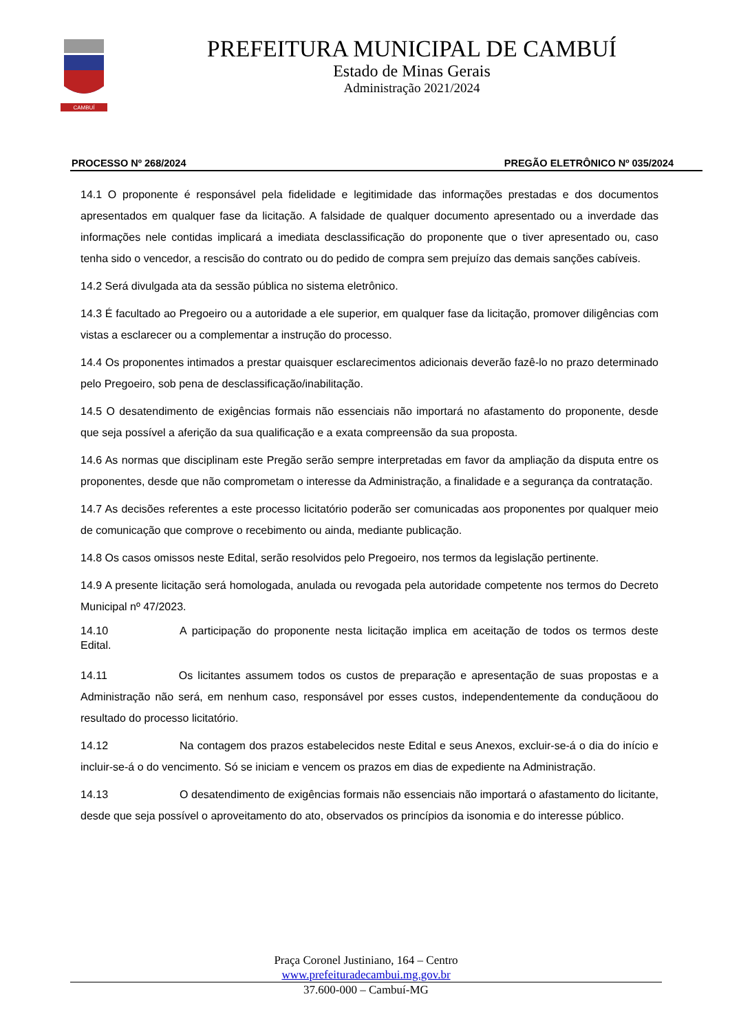CAMBUÍ
PREFEITURA MUNICIPAL DE CAMBUÍ
Estado de Minas Gerais
Administração 2021/2024
PROCESSO Nº 268/2024 PREGÃO ELETRÔNICO Nº 035/2024
14.1 O proponente é responsável pela fidelidade e legitimidade das informações prestadas e dos documentos apresentados em qualquer fase da licitação. A falsidade de qualquer documento apresentado ou a inverdade das informações nele contidas implicará a imediata desclassificação do proponente que o tiver apresentado ou, caso tenha sido o vencedor, a rescisão do contrato ou do pedido de compra sem prejuízo das demais sanções cabíveis.
14.2 Será divulgada ata da sessão pública no sistema eletrônico.
14.3 É facultado ao Pregoeiro ou a autoridade a ele superior, em qualquer fase da licitação, promover diligências com vistas a esclarecer ou a complementar a instrução do processo.
14.4 Os proponentes intimados a prestar quaisquer esclarecimentos adicionais deverão fazê-lo no prazo determinado pelo Pregoeiro, sob pena de desclassificação/inabilitação.
14.5 O desatendimento de exigências formais não essenciais não importará no afastamento do proponente, desde que seja possível a aferição da sua qualificação e a exata compreensão da sua proposta.
14.6 As normas que disciplinam este Pregão serão sempre interpretadas em favor da ampliação da disputa entre os proponentes, desde que não comprometam o interesse da Administração, a finalidade e a segurança da contratação.
14.7 As decisões referentes a este processo licitatório poderão ser comunicadas aos proponentes por qualquer meio de comunicação que comprove o recebimento ou ainda, mediante publicação.
14.8 Os casos omissos neste Edital, serão resolvidos pelo Pregoeiro, nos termos da legislação pertinente.
14.9 A presente licitação será homologada, anulada ou revogada pela autoridade competente nos termos do Decreto Municipal nº 47/2023.
14.10 A participação do proponente nesta licitação implica em aceitação de todos os termos deste Edital.
14.11 Os licitantes assumem todos os custos de preparação e apresentação de suas propostas e a Administração não será, em nenhum caso, responsável por esses custos, independentemente da conduçãoou do resultado do processo licitatório.
14.12 Na contagem dos prazos estabelecidos neste Edital e seus Anexos, excluir-se-á o dia do início e incluir-se-á o do vencimento. Só se iniciam e vencem os prazos em dias de expediente na Administração.
14.13 O desatendimento de exigências formais não essenciais não importará o afastamento do licitante, desde que seja possível o aproveitamento do ato, observados os princípios da isonomia e do interesse público.
Praça Coronel Justiniano, 164 – Centro
www.prefeituradecambui.mg.gov.br
37.600-000 – Cambuí-MG